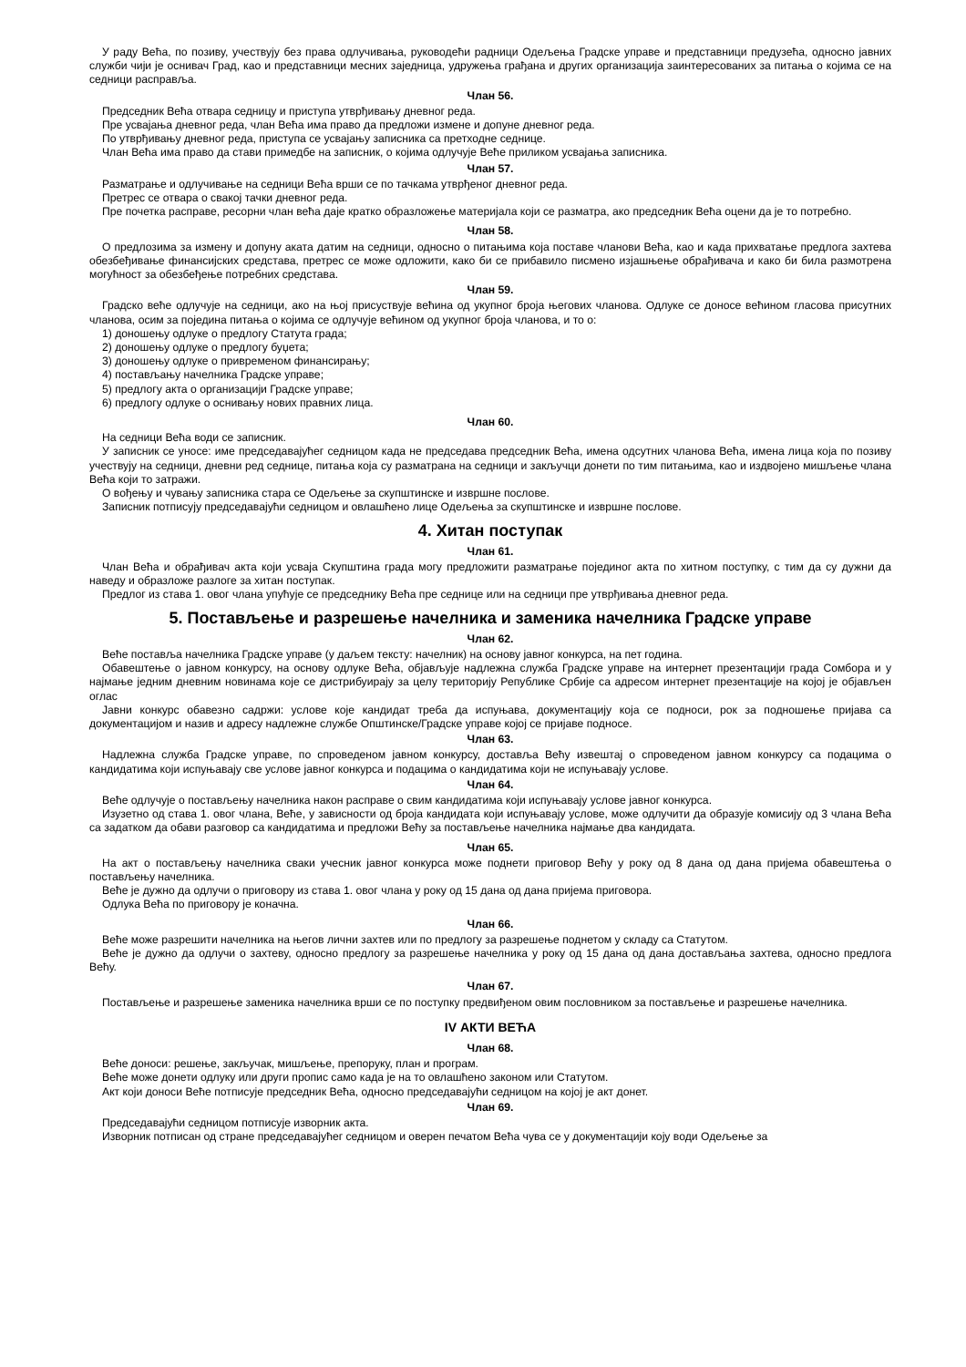У раду Већа, по позиву, учествују без права одлучивања, руководећи радници Одељења Градске управе и представници предузећа, односно јавних служби чији је оснивач Град, као и представници месних заједница, удружења грађана и других организација заинтересованих за питања о којима се на седници расправља.
Члан 56.
Председник Већа отвара седницу и приступа утврђивању дневног реда.
Пре усвајања дневног реда, члан Већа има право да предложи измене и допуне дневног реда.
По утврђивању дневног реда, приступа се усвајању записника са претходне седнице.
Члан Већа има право да стави примедбе на записник, о којима одлучује Веће приликом усвајања записника.
Члан 57.
Разматрање и одлучивање на седници Већа врши се по тачкама утврђеног дневног реда.
Претрес се отвара о свакој тачки дневног реда.
Пре почетка расправе, ресорни члан већа даје кратко образложење материјала који се разматра, ако председник Већа оцени да је то потребно.
Члан 58.
О предлозима за измену и допуну аката датим на седници, односно о питањима која поставе чланови Већа, као и када прихватање предлога захтева обезбеђивање финансијских средстава, претрес се може одложити, како би се прибавило писмено изјашњење обрађивача и како би била размотрена могућност за обезбеђење потребних средстава.
Члан 59.
Градско веће одлучује на седници, ако на њој присуствује већина од укупног броја његових чланова. Одлуке се доносе већином гласова присутних чланова, осим за поједина питања о којима се одлучује већином од укупног броја чланова, и то о:
1) доношењу одлуке о предлогу Статута града;
2) доношењу одлуке о предлогу буџета;
3) доношењу одлуке о привременом финансирању;
4) постављању начелника Градске управе;
5) предлогу акта о организацији Градске управе;
6) предлогу одлуке о оснивању нових правних лица.
Члан 60.
На седници Већа води се записник.
У записник се уносе: име председавајућег седницом када не председава председник Већа, имена одсутних чланова Већа, имена лица која по позиву учествују на седници, дневни ред седнице, питања која су разматрана на седници и закључци донети по тим питањима, као и издвојено мишљење члана Већа који то затражи.
О вођењу и чувању записника стара се Одељење за скупштинске и извршне послове.
Записник потписују председавајући седницом и овлашћено лице Одељења за скупштинске и извршне послове.
4. Хитан поступак
Члан 61.
Члан Већа и обрађивач акта који усваја Скупштина града могу предложити разматрање појединог акта по хитном поступку, с тим да су дужни да наведу и образложе разлоге за хитан поступак.
Предлог из става 1. овог члана упућује се председнику Већа пре седнице или на седници пре утврђивања дневног реда.
5. Постављење и разрешење начелника и заменика начелника Градске управе
Члан 62.
Веће поставља начелника Градске управе (у даљем тексту: начелник) на основу јавног конкурса, на пет година.
Обавештење о јавном конкурсу, на основу одлуке Већа, објављује надлежна служба Градске управе на интернет презентацији града Сомбора и у најмање једним дневним новинама које се дистрибуирају за целу територију Републике Србије са адресом интернет презентације на којој је објављен оглас
Јавни конкурс обавезно садржи: услове које кандидат треба да испуњава, документацију која се подноси, рок за подношење пријава са документацијом и назив и адресу надлежне службе Општинске/Градске управе којој се пријаве подносе.
Члан 63.
Надлежна служба Градске управе, по спроведеном јавном конкурсу, доставља Већу извештај о спроведеном јавном конкурсу са подацима о кандидатима који испуњавају све услове јавног конкурса и подацима о кандидатима који не испуњавају услове.
Члан 64.
Веће одлучује о постављењу начелника након расправе о свим кандидатима који испуњавају услове јавног конкурса.
Изузетно од става 1. овог члана, Веће, у зависности од броја кандидата који испуњавају услове, може одлучити да образује комисију од 3 члана Већа са задатком да обави разговор са кандидатима и предложи Већу за постављење начелника најмање два кандидата.
Члан 65.
На акт о постављењу начелника сваки учесник јавног конкурса може поднети приговор Већу у року од 8 дана од дана пријема обавештења о постављењу начелника.
Веће је дужно да одлучи о приговору из става 1. овог члана у року од 15 дана од дана пријема приговора.
Одлука Већа по приговору је коначна.
Члан 66.
Веће може разрешити начелника на његов лични захтев или по предлогу за разрешење поднетом у складу са Статутом.
Веће је дужно да одлучи о захтеву, односно предлогу за разрешење начелника у року од 15 дана од дана достављања захтева, односно предлога Већу.
Члан 67.
Постављење и разрешење заменика начелника врши се по поступку предвиђеном овим пословником за постављење и разрешење начелника.
IV АКТИ ВЕЋА
Члан 68.
Веће доноси: решење, закључак, мишљење, препоруку, план и програм.
Веће може донети одлуку или други пропис само када је на то овлашћено законом или Статутом.
Акт који доноси Веће потписује председник Већа, односно председавајући седницом на којој је акт донет.
Члан 69.
Председавајући седницом потписује изворник акта.
Изворник потписан од стране председавајућег седницом и оверен печатом Већа чува се у документацији коју води Одељење за